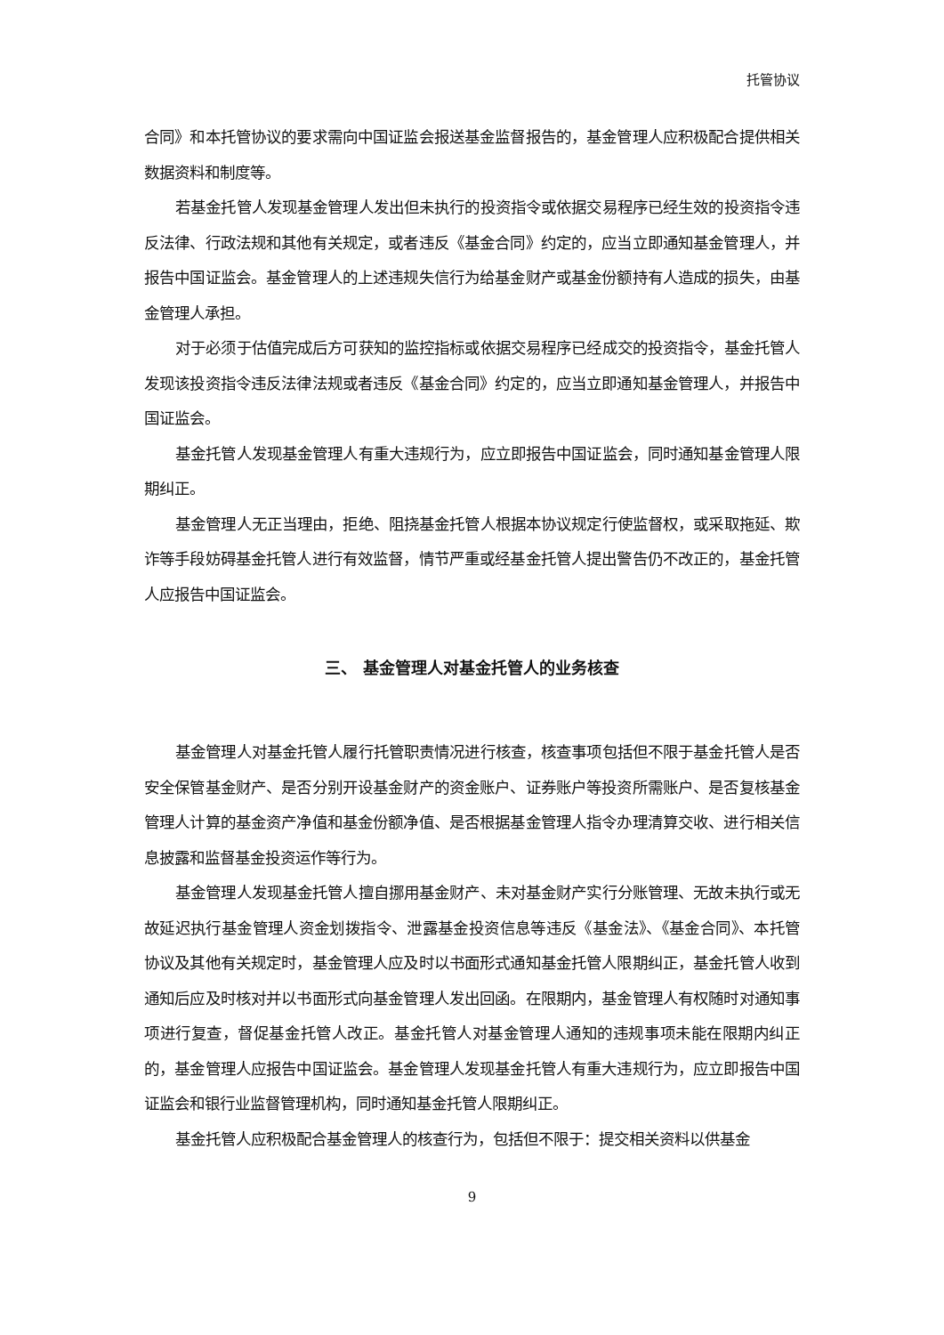托管协议
合同》和本托管协议的要求需向中国证监会报送基金监督报告的，基金管理人应积极配合提供相关数据资料和制度等。
若基金托管人发现基金管理人发出但未执行的投资指令或依据交易程序已经生效的投资指令违反法律、行政法规和其他有关规定，或者违反《基金合同》约定的，应当立即通知基金管理人，并报告中国证监会。基金管理人的上述违规失信行为给基金财产或基金份额持有人造成的损失，由基金管理人承担。
对于必须于估值完成后方可获知的监控指标或依据交易程序已经成交的投资指令，基金托管人发现该投资指令违反法律法规或者违反《基金合同》约定的，应当立即通知基金管理人，并报告中国证监会。
基金托管人发现基金管理人有重大违规行为，应立即报告中国证监会，同时通知基金管理人限期纠正。
基金管理人无正当理由，拒绝、阻挠基金托管人根据本协议规定行使监督权，或采取拖延、欺诈等手段妨碍基金托管人进行有效监督，情节严重或经基金托管人提出警告仍不改正的，基金托管人应报告中国证监会。
三、 基金管理人对基金托管人的业务核查
基金管理人对基金托管人履行托管职责情况进行核查，核查事项包括但不限于基金托管人是否安全保管基金财产、是否分别开设基金财产的资金账户、证券账户等投资所需账户、是否复核基金管理人计算的基金资产净值和基金份额净值、是否根据基金管理人指令办理清算交收、进行相关信息披露和监督基金投资运作等行为。
基金管理人发现基金托管人擅自挪用基金财产、未对基金财产实行分账管理、无故未执行或无故延迟执行基金管理人资金划拨指令、泄露基金投资信息等违反《基金法》、《基金合同》、本托管协议及其他有关规定时，基金管理人应及时以书面形式通知基金托管人限期纠正，基金托管人收到通知后应及时核对并以书面形式向基金管理人发出回函。在限期内，基金管理人有权随时对通知事项进行复查，督促基金托管人改正。基金托管人对基金管理人通知的违规事项未能在限期内纠正的，基金管理人应报告中国证监会。基金管理人发现基金托管人有重大违规行为，应立即报告中国证监会和银行业监督管理机构，同时通知基金托管人限期纠正。
基金托管人应积极配合基金管理人的核查行为，包括但不限于：提交相关资料以供基金
9